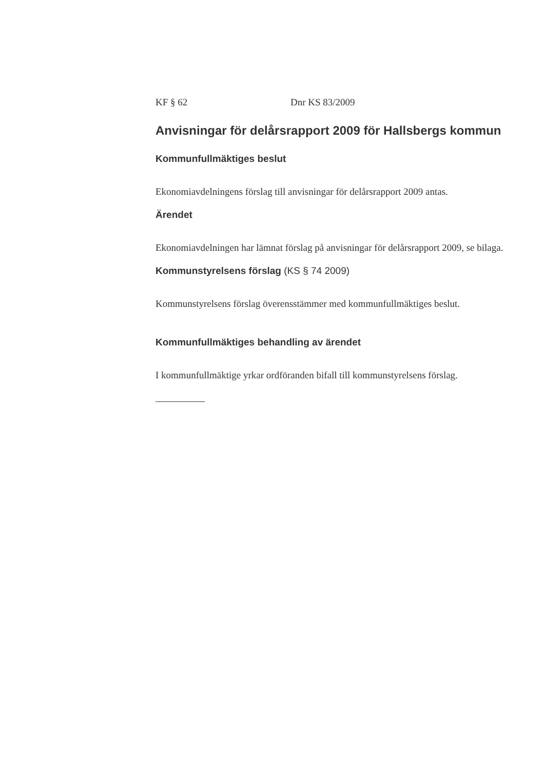KF § 62 Dnr KS 83/2009
Anvisningar för delårsrapport 2009 för Hallsbergs kommun
Kommunfullmäktiges beslut
Ekonomiavdelningens förslag till anvisningar för delårsrapport 2009 antas.
Ärendet
Ekonomiavdelningen har lämnat förslag på anvisningar för delårsrapport 2009, se bilaga.
Kommunstyrelsens förslag (KS § 74 2009)
Kommunstyrelsens förslag överensstämmer med kommunfullmäktiges beslut.
Kommunfullmäktiges behandling av ärendet
I kommunfullmäktige yrkar ordföranden bifall till kommunstyrelsens förslag.